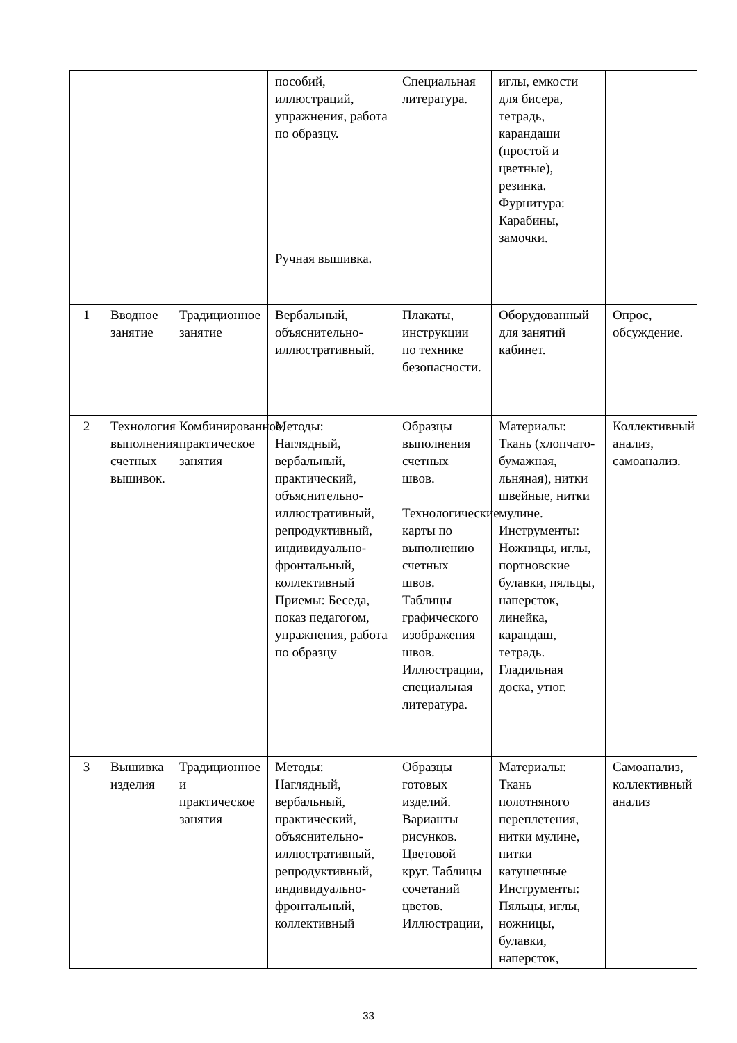| | | | пособий, иллюстраций, упражнения, работа по образцу. | Специальная литература. | иглы, емкости для бисера, тетрадь, карандаши (простой и цветные), резинка. Фурнитура: Карабины, замочки. | |
| | | | Ручная вышивка. | | | |
| 1 | Вводное занятие | Традиционное занятие | Вербальный, объяснительно-иллюстративный. | Плакаты, инструкции по технике безопасности. | Оборудованный для занятий кабинет. | Опрос, обсуждение. |
| 2 | Технология выполнения счетных вышивок. | Комбинированное, практическое занятия | Методы: Наглядный, вербальный, практический, объяснительно-иллюстративный, репродуктивный, индивидуально-фронтальный, коллективный Приемы: Беседа, показ педагогом, упражнения, работа по образцу | Образцы выполнения счетных швов. Технологические карты по выполнению счетных швов. Таблицы графического изображения швов. Иллюстрации, специальная литература. | Материалы: Ткань (хлопчато-бумажная, льняная), нитки швейные, нитки мулине. Инструменты: Ножницы, иглы, портновские булавки, пяльцы, наперсток, линейка, карандаш, тетрадь. Гладильная доска, утюг. | Коллективный анализ, самоанализ. |
| 3 | Вышивка изделия | Традиционное и практическое занятия | Методы: Наглядный, вербальный, практический, объяснительно-иллюстративный, репродуктивный, индивидуально-фронтальный, коллективный | Образцы готовых изделий. Варианты рисунков. Цветовой круг. Таблицы сочетаний цветов. Иллюстрации, | Материалы: Ткань полотняного переплетения, нитки мулине, нитки катушечные Инструменты: Пяльцы, иглы, ножницы, булавки, наперсток, | Самоанализ, коллективный анализ |
33